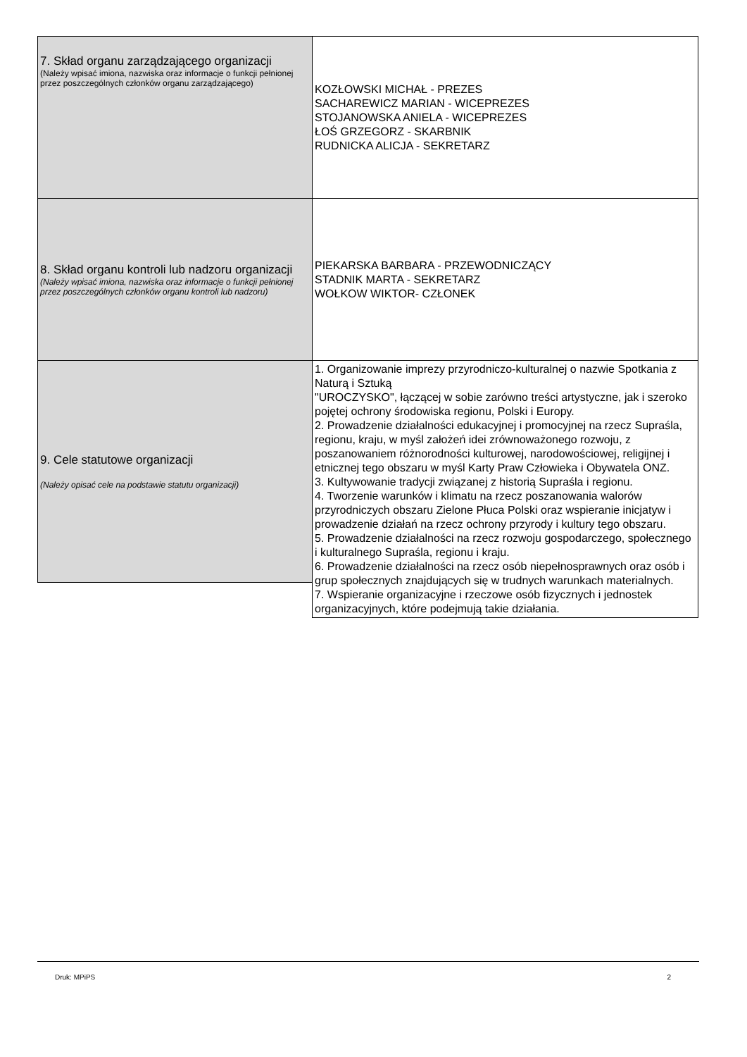| 7. Skład organu zarządzającego organizacji (Należy wpisać imiona, nazwiska oraz informacje o funkcji pełnionej przez poszczególnych członków organu zarządzającego) | KOZŁOWSKI MICHAŁ - PREZES SACHAREWICZ MARIAN - WICEPREZES STOJANOWSKA ANIELA - WICEPREZES ŁOŚ GRZEGORZ - SKARBNIK RUDNICKA ALICJA - SEKRETARZ |
| 8. Skład organu kontroli lub nadzoru organizacji (Należy wpisać imiona, nazwiska oraz informacje o funkcji pełnionej przez poszczególnych członków organu kontroli lub nadzoru) | PIEKARSKA BARBARA - PRZEWODNICZĄCY STADNIK MARTA - SEKRETARZ WOŁKOW WIKTOR- CZŁONEK |
| 9. Cele statutowe organizacji (Należy opisać cele na podstawie statutu organizacji) | 1. Organizowanie imprezy przyrodniczo-kulturalnej o nazwie Spotkania z Naturą i Sztuką "UROCZYSKO", łączącej w sobie zarówno treści artystyczne, jak i szeroko pojętej ochrony środowiska regionu, Polski i Europy. 2. Prowadzenie działalności edukacyjnej i promocyjnej na rzecz Supraśla, regionu, kraju, w myśl założeń idei zrównoważonego rozwoju, z poszanowaniem różnorodności kulturowej, narodowościowej, religijnej i etnicznej tego obszaru w myśl Karty Praw Człowieka i Obywatela ONZ. 3. Kultywowanie tradycji związanej z historią Supraśla i regionu. 4. Tworzenie warunków i klimatu na rzecz poszanowania walorów przyrodniczych obszaru Zielone Płuca Polski oraz wspieranie inicjatyw i prowadzenie działań na rzecz ochrony przyrody i kultury tego obszaru. 5. Prowadzenie działalności na rzecz rozwoju gospodarczego, społecznego i kulturalnego Supraśla, regionu i kraju. 6. Prowadzenie działalności na rzecz osób niepełnosprawnych oraz osób i grup społecznych znajdujących się w trudnych warunkach materialnych. 7. Wspieranie organizacyjne i rzeczowe osób fizycznych i jednostek organizacyjnych, które podejmują takie działania. |
Druk: MPiPS 2